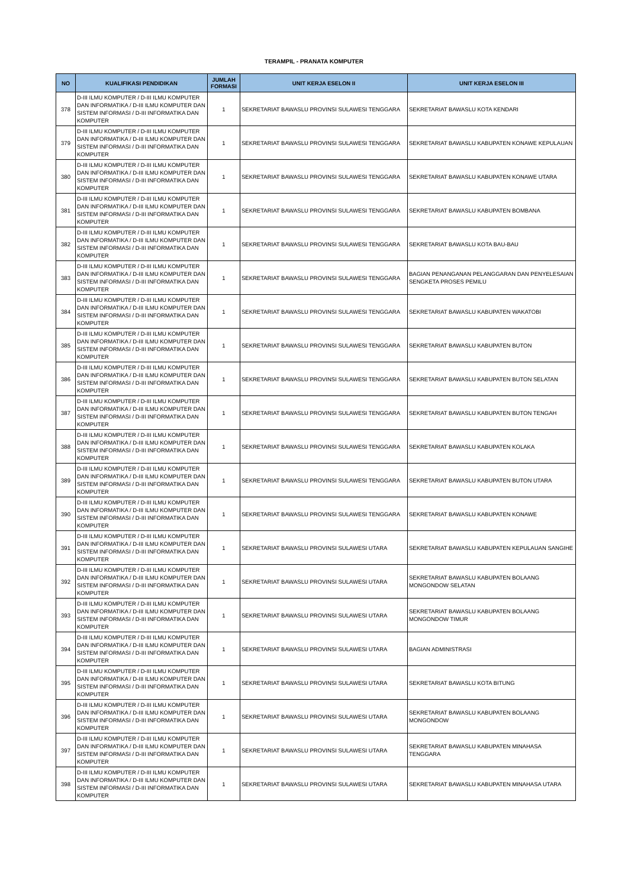TERAMPIL - PRANATA KOMPUTER
| NO | KUALIFIKASI PENDIDIKAN | JUMLAH FORMASI | UNIT KERJA ESELON II | UNIT KERJA ESELON III |
| --- | --- | --- | --- | --- |
| 378 | D-III ILMU KOMPUTER / D-III ILMU KOMPUTER DAN INFORMATIKA / D-III ILMU KOMPUTER DAN SISTEM INFORMASI / D-III INFORMATIKA DAN KOMPUTER | 1 | SEKRETARIAT BAWASLU PROVINSI SULAWESI TENGGARA | SEKRETARIAT BAWASLU KOTA KENDARI |
| 379 | D-III ILMU KOMPUTER / D-III ILMU KOMPUTER DAN INFORMATIKA / D-III ILMU KOMPUTER DAN SISTEM INFORMASI / D-III INFORMATIKA DAN KOMPUTER | 1 | SEKRETARIAT BAWASLU PROVINSI SULAWESI TENGGARA | SEKRETARIAT BAWASLU KABUPATEN KONAWE KEPULAUAN |
| 380 | D-III ILMU KOMPUTER / D-III ILMU KOMPUTER DAN INFORMATIKA / D-III ILMU KOMPUTER DAN SISTEM INFORMASI / D-III INFORMATIKA DAN KOMPUTER | 1 | SEKRETARIAT BAWASLU PROVINSI SULAWESI TENGGARA | SEKRETARIAT BAWASLU KABUPATEN KONAWE UTARA |
| 381 | D-III ILMU KOMPUTER / D-III ILMU KOMPUTER DAN INFORMATIKA / D-III ILMU KOMPUTER DAN SISTEM INFORMASI / D-III INFORMATIKA DAN KOMPUTER | 1 | SEKRETARIAT BAWASLU PROVINSI SULAWESI TENGGARA | SEKRETARIAT BAWASLU KABUPATEN BOMBANA |
| 382 | D-III ILMU KOMPUTER / D-III ILMU KOMPUTER DAN INFORMATIKA / D-III ILMU KOMPUTER DAN SISTEM INFORMASI / D-III INFORMATIKA DAN KOMPUTER | 1 | SEKRETARIAT BAWASLU PROVINSI SULAWESI TENGGARA | SEKRETARIAT BAWASLU KOTA BAU-BAU |
| 383 | D-III ILMU KOMPUTER / D-III ILMU KOMPUTER DAN INFORMATIKA / D-III ILMU KOMPUTER DAN SISTEM INFORMASI / D-III INFORMATIKA DAN KOMPUTER | 1 | SEKRETARIAT BAWASLU PROVINSI SULAWESI TENGGARA | BAGIAN PENANGANAN PELANGGARAN DAN PENYELESAIAN SENGKETA PROSES PEMILU |
| 384 | D-III ILMU KOMPUTER / D-III ILMU KOMPUTER DAN INFORMATIKA / D-III ILMU KOMPUTER DAN SISTEM INFORMASI / D-III INFORMATIKA DAN KOMPUTER | 1 | SEKRETARIAT BAWASLU PROVINSI SULAWESI TENGGARA | SEKRETARIAT BAWASLU KABUPATEN WAKATOBI |
| 385 | D-III ILMU KOMPUTER / D-III ILMU KOMPUTER DAN INFORMATIKA / D-III ILMU KOMPUTER DAN SISTEM INFORMASI / D-III INFORMATIKA DAN KOMPUTER | 1 | SEKRETARIAT BAWASLU PROVINSI SULAWESI TENGGARA | SEKRETARIAT BAWASLU KABUPATEN BUTON |
| 386 | D-III ILMU KOMPUTER / D-III ILMU KOMPUTER DAN INFORMATIKA / D-III ILMU KOMPUTER DAN SISTEM INFORMASI / D-III INFORMATIKA DAN KOMPUTER | 1 | SEKRETARIAT BAWASLU PROVINSI SULAWESI TENGGARA | SEKRETARIAT BAWASLU KABUPATEN BUTON SELATAN |
| 387 | D-III ILMU KOMPUTER / D-III ILMU KOMPUTER DAN INFORMATIKA / D-III ILMU KOMPUTER DAN SISTEM INFORMASI / D-III INFORMATIKA DAN KOMPUTER | 1 | SEKRETARIAT BAWASLU PROVINSI SULAWESI TENGGARA | SEKRETARIAT BAWASLU KABUPATEN BUTON TENGAH |
| 388 | D-III ILMU KOMPUTER / D-III ILMU KOMPUTER DAN INFORMATIKA / D-III ILMU KOMPUTER DAN SISTEM INFORMASI / D-III INFORMATIKA DAN KOMPUTER | 1 | SEKRETARIAT BAWASLU PROVINSI SULAWESI TENGGARA | SEKRETARIAT BAWASLU KABUPATEN KOLAKA |
| 389 | D-III ILMU KOMPUTER / D-III ILMU KOMPUTER DAN INFORMATIKA / D-III ILMU KOMPUTER DAN SISTEM INFORMASI / D-III INFORMATIKA DAN KOMPUTER | 1 | SEKRETARIAT BAWASLU PROVINSI SULAWESI TENGGARA | SEKRETARIAT BAWASLU KABUPATEN BUTON UTARA |
| 390 | D-III ILMU KOMPUTER / D-III ILMU KOMPUTER DAN INFORMATIKA / D-III ILMU KOMPUTER DAN SISTEM INFORMASI / D-III INFORMATIKA DAN KOMPUTER | 1 | SEKRETARIAT BAWASLU PROVINSI SULAWESI TENGGARA | SEKRETARIAT BAWASLU KABUPATEN KONAWE |
| 391 | D-III ILMU KOMPUTER / D-III ILMU KOMPUTER DAN INFORMATIKA / D-III ILMU KOMPUTER DAN SISTEM INFORMASI / D-III INFORMATIKA DAN KOMPUTER | 1 | SEKRETARIAT BAWASLU PROVINSI SULAWESI UTARA | SEKRETARIAT BAWASLU KABUPATEN KEPULAUAN SANGIHE |
| 392 | D-III ILMU KOMPUTER / D-III ILMU KOMPUTER DAN INFORMATIKA / D-III ILMU KOMPUTER DAN SISTEM INFORMASI / D-III INFORMATIKA DAN KOMPUTER | 1 | SEKRETARIAT BAWASLU PROVINSI SULAWESI UTARA | SEKRETARIAT BAWASLU KABUPATEN BOLAANG MONGONDOW SELATAN |
| 393 | D-III ILMU KOMPUTER / D-III ILMU KOMPUTER DAN INFORMATIKA / D-III ILMU KOMPUTER DAN SISTEM INFORMASI / D-III INFORMATIKA DAN KOMPUTER | 1 | SEKRETARIAT BAWASLU PROVINSI SULAWESI UTARA | SEKRETARIAT BAWASLU KABUPATEN BOLAANG MONGONDOW TIMUR |
| 394 | D-III ILMU KOMPUTER / D-III ILMU KOMPUTER DAN INFORMATIKA / D-III ILMU KOMPUTER DAN SISTEM INFORMASI / D-III INFORMATIKA DAN KOMPUTER | 1 | SEKRETARIAT BAWASLU PROVINSI SULAWESI UTARA | BAGIAN ADMINISTRASI |
| 395 | D-III ILMU KOMPUTER / D-III ILMU KOMPUTER DAN INFORMATIKA / D-III ILMU KOMPUTER DAN SISTEM INFORMASI / D-III INFORMATIKA DAN KOMPUTER | 1 | SEKRETARIAT BAWASLU PROVINSI SULAWESI UTARA | SEKRETARIAT BAWASLU KOTA BITUNG |
| 396 | D-III ILMU KOMPUTER / D-III ILMU KOMPUTER DAN INFORMATIKA / D-III ILMU KOMPUTER DAN SISTEM INFORMASI / D-III INFORMATIKA DAN KOMPUTER | 1 | SEKRETARIAT BAWASLU PROVINSI SULAWESI UTARA | SEKRETARIAT BAWASLU KABUPATEN BOLAANG MONGONDOW |
| 397 | D-III ILMU KOMPUTER / D-III ILMU KOMPUTER DAN INFORMATIKA / D-III ILMU KOMPUTER DAN SISTEM INFORMASI / D-III INFORMATIKA DAN KOMPUTER | 1 | SEKRETARIAT BAWASLU PROVINSI SULAWESI UTARA | SEKRETARIAT BAWASLU KABUPATEN MINAHASA TENGGARA |
| 398 | D-III ILMU KOMPUTER / D-III ILMU KOMPUTER DAN INFORMATIKA / D-III ILMU KOMPUTER DAN SISTEM INFORMASI / D-III INFORMATIKA DAN KOMPUTER | 1 | SEKRETARIAT BAWASLU PROVINSI SULAWESI UTARA | SEKRETARIAT BAWASLU KABUPATEN MINAHASA UTARA |